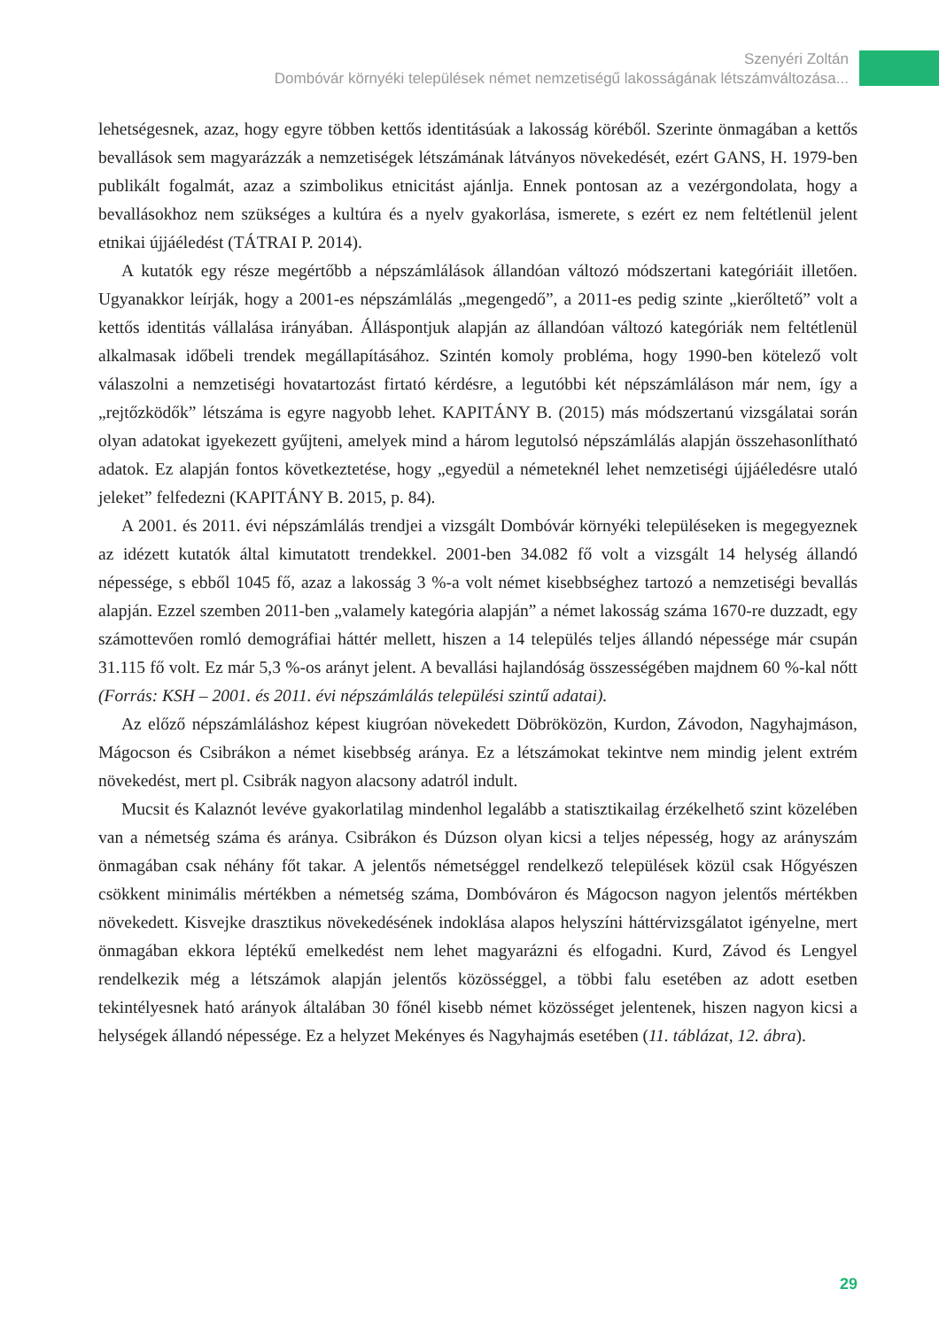Szenyéri Zoltán
Dombóvár környéki települések német nemzetiségű lakosságának létszámváltozása...
lehetségesnek, azaz, hogy egyre többen kettős identitásúak a lakosság köréből. Szerinte önmagában a kettős bevallások sem magyarázzák a nemzetiségek létszámának látványos növekedését, ezért GANS, H. 1979-ben publikált fogalmát, azaz a szimbolikus etnicitást ajánlja. Ennek pontosan az a vezérgondolata, hogy a bevallásokhoz nem szükséges a kultúra és a nyelv gyakorlása, ismerete, s ezért ez nem feltétlenül jelent etnikai újjáéledést (TÁTRAI P. 2014).
A kutatók egy része megértőbb a népszámlálások állandóan változó módszertani kategóriáit illetően. Ugyanakkor leírják, hogy a 2001-es népszámlálás „megengedő”, a 2011-es pedig szinte „kierőltető” volt a kettős identitás vállalása irányában. Álláspontjuk alapján az állandóan változó kategóriák nem feltétlenül alkalmasak időbeli trendek megállapításához. Szintén komoly probléma, hogy 1990-ben kötelező volt válaszolni a nemzetiségi hovatartozást firtató kérdésre, a legutóbbi két népszámláláson már nem, így a „rejtőzködők” létszáma is egyre nagyobb lehet. KAPITÁNY B. (2015) más módszertanú vizsgálatai során olyan adatokat igyekezett gyűjteni, amelyek mind a három legutolsó népszámlálás alapján összehasonlítható adatok. Ez alapján fontos következtetése, hogy „egyedül a németeknél lehet nemzetiségi újjáéledésre utaló jeleket” felfedezni (KAPITÁNY B. 2015, p. 84).
A 2001. és 2011. évi népszámlálás trendjei a vizsgált Dombóvár környéki településeken is megegyeznek az idézett kutatók által kimutatott trendekkel. 2001-ben 34.082 fő volt a vizsgált 14 helység állandó népessége, s ebből 1045 fő, azaz a lakosság 3 %-a volt német kisebbséghez tartozó a nemzetiségi bevallás alapján. Ezzel szemben 2011-ben „valamely kategória alapján” a német lakosság száma 1670-re duzzadt, egy számottevően romló demográfiai háttér mellett, hiszen a 14 település teljes állandó népessége már csupán 31.115 fő volt. Ez már 5,3 %-os arányt jelent. A bevallási hajlandóság összességében majdnem 60 %-kal nőtt (Forrás: KSH – 2001. és 2011. évi népszámlálás települési szintű adatai).
Az előző népszámláláshoz képest kiugróan növekedett Döbröközön, Kurdon, Závodon, Nagyhajmáson, Mágocson és Csibrákon a német kisebbség aránya. Ez a létszámokat tekintve nem mindig jelent extrém növekedést, mert pl. Csibrák nagyon alacsony adatról indult.
Mucsit és Kalaznót levéve gyakorlatilag mindenhol legalább a statisztikailag érzékelhető szint közelében van a németség száma és aránya. Csibrákon és Dúzson olyan kicsi a teljes népesség, hogy az arányszám önmagában csak néhány főt takar. A jelentős németséggel rendelkező települések közül csak Hőgyészen csökkent minimális mértékben a németség száma, Dombóváron és Mágocson nagyon jelentős mértékben növekedett. Kisvejke drasztikus növekedésének indoklása alapos helyszíni háttérvizsgálatot igényelne, mert önmagában ekkora léptékű emelkedést nem lehet magyarázni és elfogadni. Kurd, Závod és Lengyel rendelkezik még a létszámok alapján jelentős közösséggel, a többi falu esetében az adott esetben tekintélyesnek ható arányok általában 30 főnél kisebb német közösséget jelentenek, hiszen nagyon kicsi a helységek állandó népessége. Ez a helyzet Mekényes és Nagyhajmás esetében (11. táblázat, 12. ábra).
29